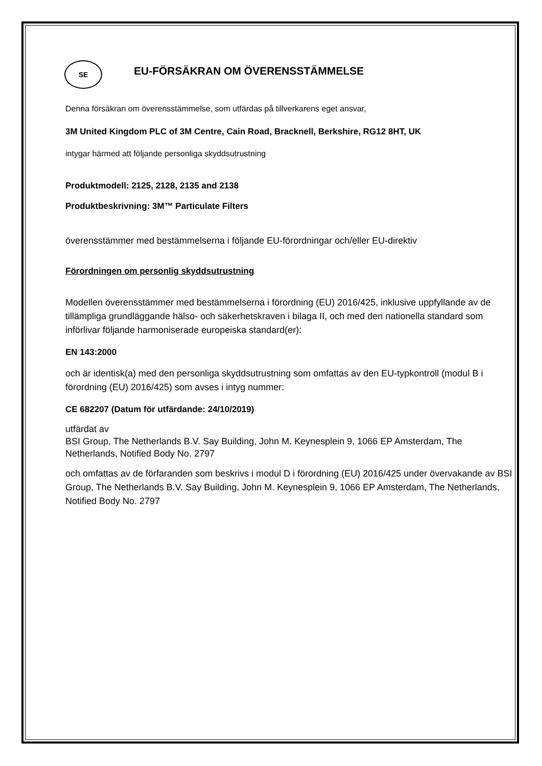SE
EU-FÖRSÄKRAN OM ÖVERENSSTÄMMELSE
Denna försäkran om överensstämmelse, som utfärdas på tillverkarens eget ansvar,
3M United Kingdom PLC of 3M Centre, Cain Road, Bracknell, Berkshire, RG12 8HT, UK
intygar härmed att följande personliga skyddsutrustning
Produktmodell: 2125, 2128, 2135 and 2138
Produktbeskrivning: 3M™ Particulate Filters
överensstämmer med bestämmelserna i följande EU-förordningar och/eller EU-direktiv
Förordningen om personlig skyddsutrustning
Modellen överensstämmer med bestämmelserna i förordning (EU) 2016/425, inklusive uppfyllande av de tillämpliga grundläggande hälso- och säkerhetskraven i bilaga II, och med den nationella standard som införlivar följande harmoniserade europeiska standard(er):
EN 143:2000
och är identisk(a) med den personliga skyddsutrustning som omfattas av den EU-typkontroll (modul B i förordning (EU) 2016/425) som avses i intyg nummer:
CE 682207 (Datum för utfärdande: 24/10/2019)
utfärdat av
BSI Group, The Netherlands B.V. Say Building, John M. Keynesplein 9, 1066 EP Amsterdam, The Netherlands, Notified Body No. 2797
och omfattas av de förfaranden som beskrivs i modul D i förordning (EU) 2016/425 under övervakande av BSI Group, The Netherlands B.V. Say Building, John M. Keynesplein 9, 1066 EP Amsterdam, The Netherlands, Notified Body No. 2797